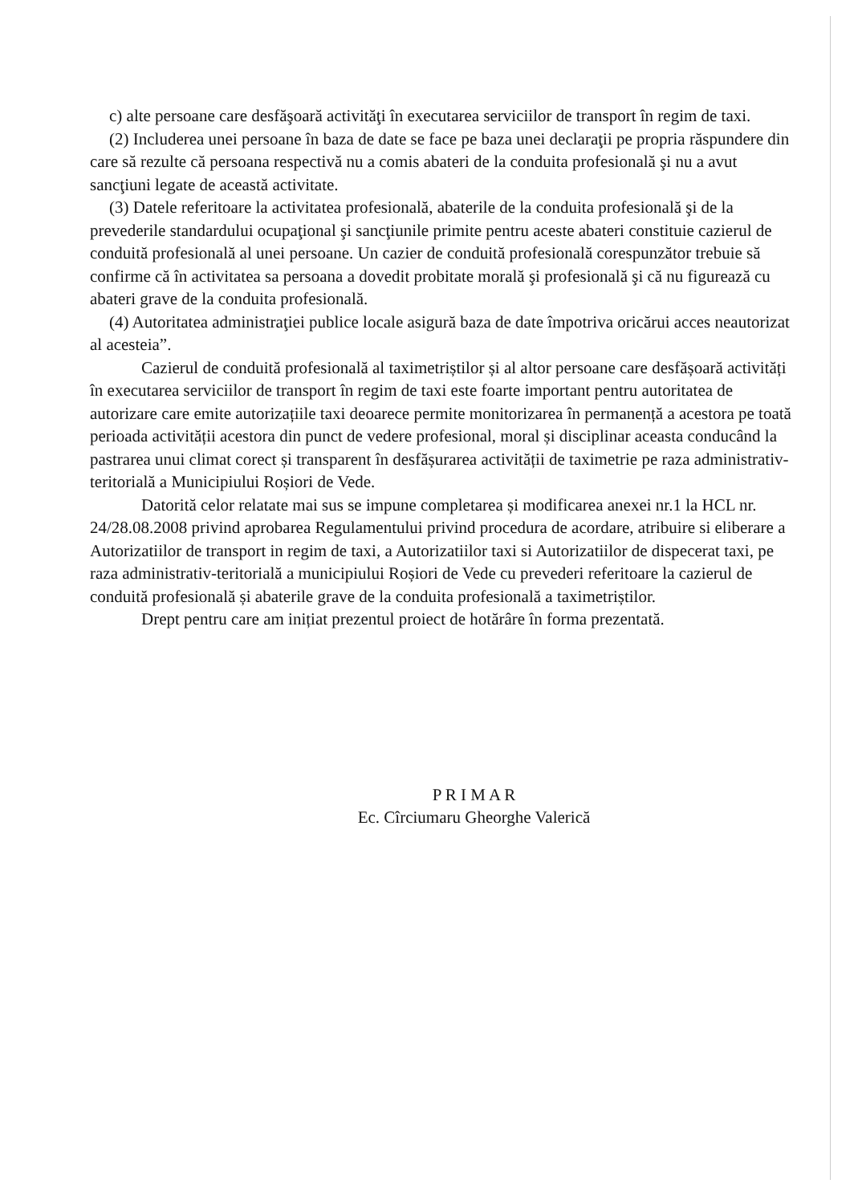c) alte persoane care desfăşoară activităţi în executarea serviciilor de transport în regim de taxi.
(2) Includerea unei persoane în baza de date se face pe baza unei declaraţii pe propria răspundere din care să rezulte că persoana respectivă nu a comis abateri de la conduita profesională şi nu a avut sancţiuni legate de această activitate.
(3) Datele referitoare la activitatea profesională, abaterile de la conduita profesională şi de la prevederile standardului ocupaţional şi sancţiunile primite pentru aceste abateri constituie cazierul de conduită profesională al unei persoane. Un cazier de conduită profesională corespunzător trebuie să confirme că în activitatea sa persoana a dovedit probitate morală şi profesională şi că nu figurează cu abateri grave de la conduita profesională.
(4) Autoritatea administraţiei publice locale asigură baza de date împotriva oricărui acces neautorizat al acesteia”.
Cazierul de conduită profesională al taximetriștilor și al altor persoane care desfășoară activități în executarea serviciilor de transport în regim de taxi este foarte important pentru autoritatea de autorizare care emite autorizațiile taxi deoarece permite monitorizarea în permanență a acestora pe toată perioada activității acestora din punct de vedere profesional, moral și disciplinar aceasta conducând la pastrarea unui climat corect și transparent în desfășurarea activității de taximetrie pe raza administrativ-teritorială a Municipiului Roșiori de Vede.
Datorită celor relatate mai sus se impune completarea și modificarea anexei nr.1 la HCL nr. 24/28.08.2008 privind aprobarea Regulamentului privind procedura de acordare, atribuire si eliberare a Autorizatiilor de transport in regim de taxi, a Autorizatiilor taxi si Autorizatiilor de dispecerat taxi, pe raza administrativ-teritorială a municipiului Roșiori de Vede cu prevederi referitoare la cazierul de conduită profesională și abaterile grave de la conduita profesională a taximetriștilor.
Drept pentru care am inițiat prezentul proiect de hotărâre în forma prezentată.
P R I M A R
Ec. Cîrciumaru Gheorghe Valerică